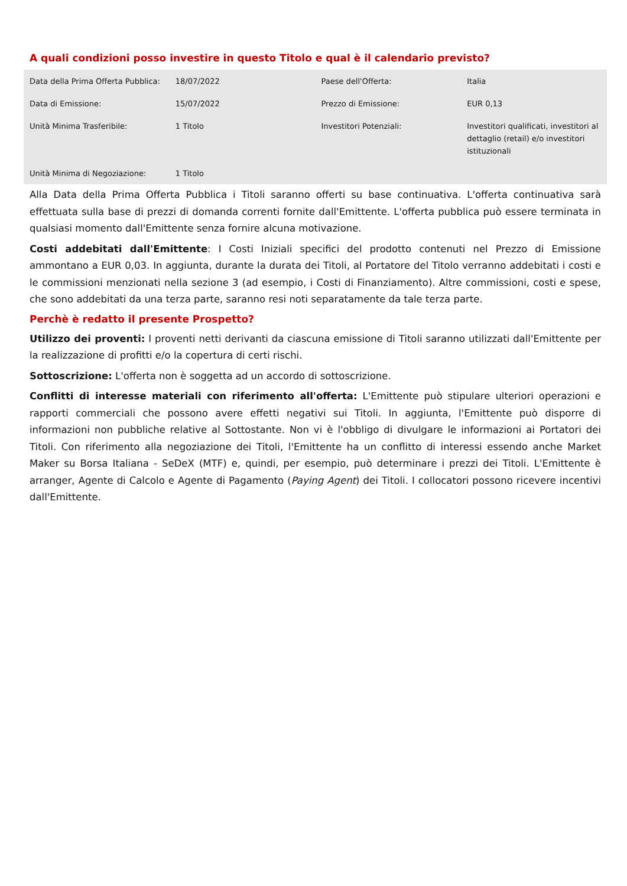A quali condizioni posso investire in questo Titolo e qual è il calendario previsto?
| Data della Prima Offerta Pubblica: | 18/07/2022 | Paese dell'Offerta: | Italia |
| Data di Emissione: | 15/07/2022 | Prezzo di Emissione: | EUR 0,13 |
| Unità Minima Trasferibile: | 1 Titolo | Investitori Potenziali: | Investitori qualificati, investitori al dettaglio (retail) e/o investitori istituzionali |
| Unità Minima di Negoziazione: | 1 Titolo | | |
Alla Data della Prima Offerta Pubblica i Titoli saranno offerti su base continuativa. L'offerta continuativa sarà effettuata sulla base di prezzi di domanda correnti fornite dall'Emittente. L'offerta pubblica può essere terminata in qualsiasi momento dall'Emittente senza fornire alcuna motivazione.
Costi addebitati dall'Emittente: I Costi Iniziali specifici del prodotto contenuti nel Prezzo di Emissione ammontano a EUR 0,03. In aggiunta, durante la durata dei Titoli, al Portatore del Titolo verranno addebitati i costi e le commissioni menzionati nella sezione 3 (ad esempio, i Costi di Finanziamento). Altre commissioni, costi e spese, che sono addebitati da una terza parte, saranno resi noti separatamente da tale terza parte.
Perchè è redatto il presente Prospetto?
Utilizzo dei proventi: I proventi netti derivanti da ciascuna emissione di Titoli saranno utilizzati dall'Emittente per la realizzazione di profitti e/o la copertura di certi rischi.
Sottoscrizione: L'offerta non è soggetta ad un accordo di sottoscrizione.
Conflitti di interesse materiali con riferimento all'offerta: L'Emittente può stipulare ulteriori operazioni e rapporti commerciali che possono avere effetti negativi sui Titoli. In aggiunta, l'Emittente può disporre di informazioni non pubbliche relative al Sottostante. Non vi è l'obbligo di divulgare le informazioni ai Portatori dei Titoli. Con riferimento alla negoziazione dei Titoli, l'Emittente ha un conflitto di interessi essendo anche Market Maker su Borsa Italiana - SeDeX (MTF) e, quindi, per esempio, può determinare i prezzi dei Titoli. L'Emittente è arranger, Agente di Calcolo e Agente di Pagamento (Paying Agent) dei Titoli. I collocatori possono ricevere incentivi dall'Emittente.